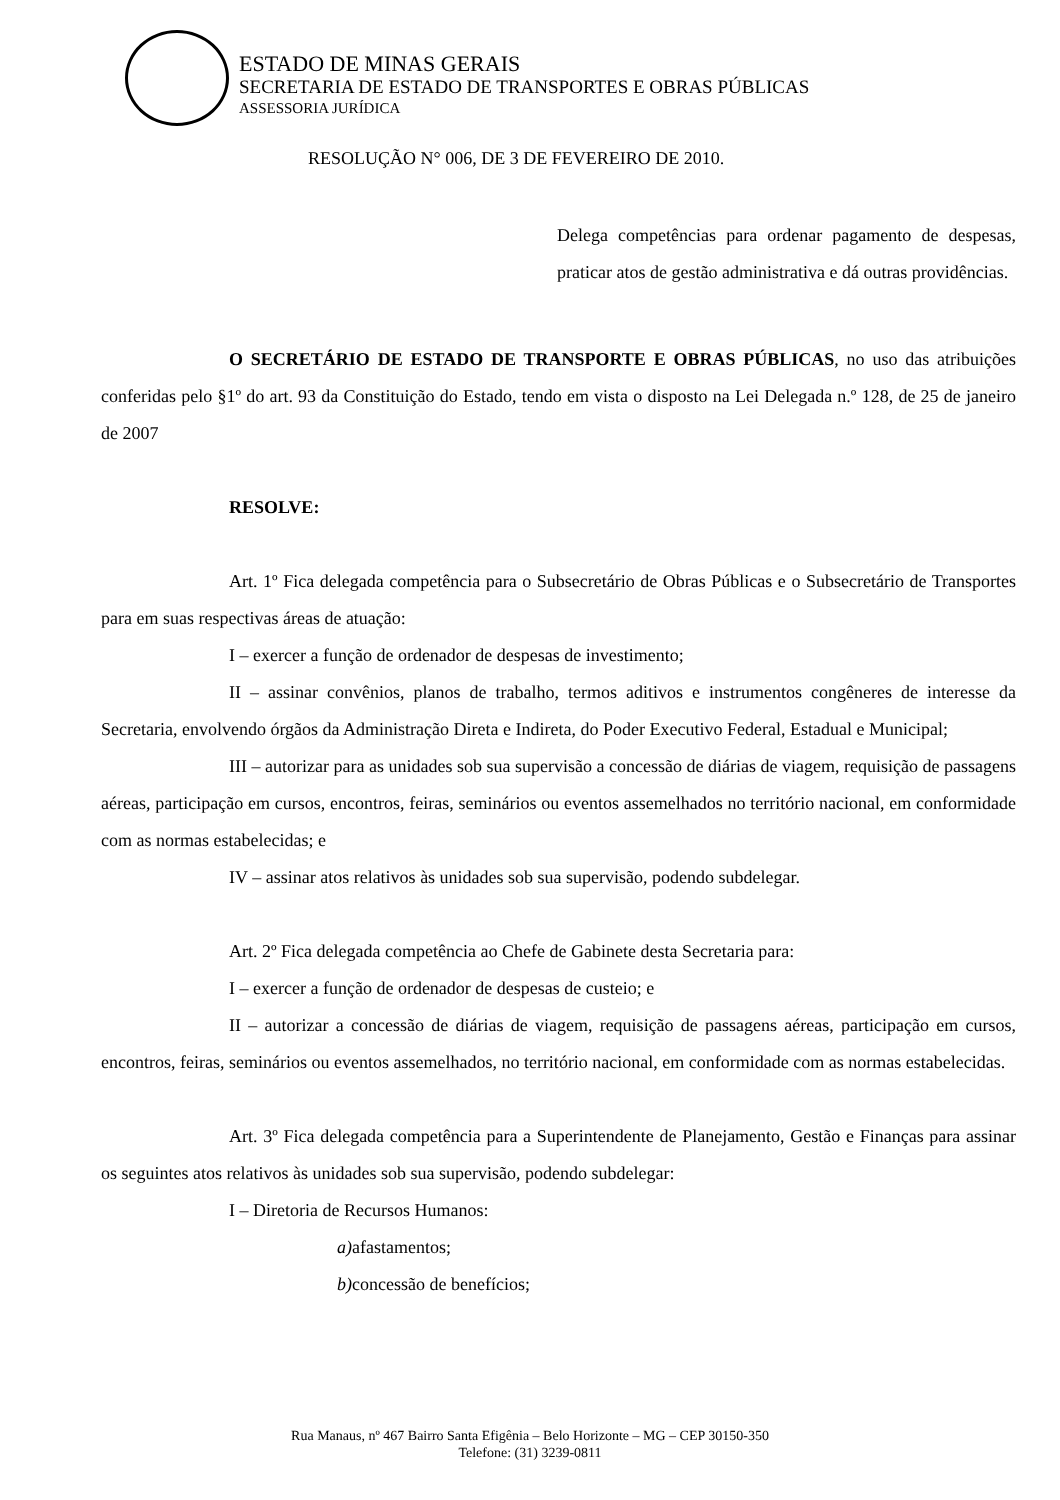ESTADO DE MINAS GERAIS
SECRETARIA DE ESTADO DE TRANSPORTES E OBRAS PÚBLICAS
ASSESSORIA JURÍDICA
RESOLUÇÃO N° 006, DE 3 DE FEVEREIRO DE 2010.
Delega competências para ordenar pagamento de despesas, praticar atos de gestão administrativa e dá outras providências.
O SECRETÁRIO DE ESTADO DE TRANSPORTE E OBRAS PÚBLICAS, no uso das atribuições conferidas pelo §1º do art. 93 da Constituição do Estado, tendo em vista o disposto na Lei Delegada n.º 128, de 25 de janeiro de 2007
RESOLVE:
Art. 1º Fica delegada competência para o Subsecretário de Obras Públicas e o Subsecretário de Transportes para em suas respectivas áreas de atuação:
I – exercer a função de ordenador de despesas de investimento;
II – assinar convênios, planos de trabalho, termos aditivos e instrumentos congêneres de interesse da Secretaria, envolvendo órgãos da Administração Direta e Indireta, do Poder Executivo Federal, Estadual e Municipal;
III – autorizar para as unidades sob sua supervisão a concessão de diárias de viagem, requisição de passagens aéreas, participação em cursos, encontros, feiras, seminários ou eventos assemelhados no território nacional, em conformidade com as normas estabelecidas; e
IV – assinar atos relativos às unidades sob sua supervisão, podendo subdelegar.
Art. 2º Fica delegada competência ao Chefe de Gabinete desta Secretaria para:
I – exercer a função de ordenador de despesas de custeio; e
II – autorizar a concessão de diárias de viagem, requisição de passagens aéreas, participação em cursos, encontros, feiras, seminários ou eventos assemelhados, no território nacional, em conformidade com as normas estabelecidas.
Art. 3º Fica delegada competência para a Superintendente de Planejamento, Gestão e Finanças para assinar os seguintes atos relativos às unidades sob sua supervisão, podendo subdelegar:
I – Diretoria de Recursos Humanos:
a) afastamentos;
b) concessão de benefícios;
Rua Manaus, nº 467 Bairro Santa Efigênia – Belo Horizonte – MG – CEP 30150-350
Telefone: (31) 3239-0811